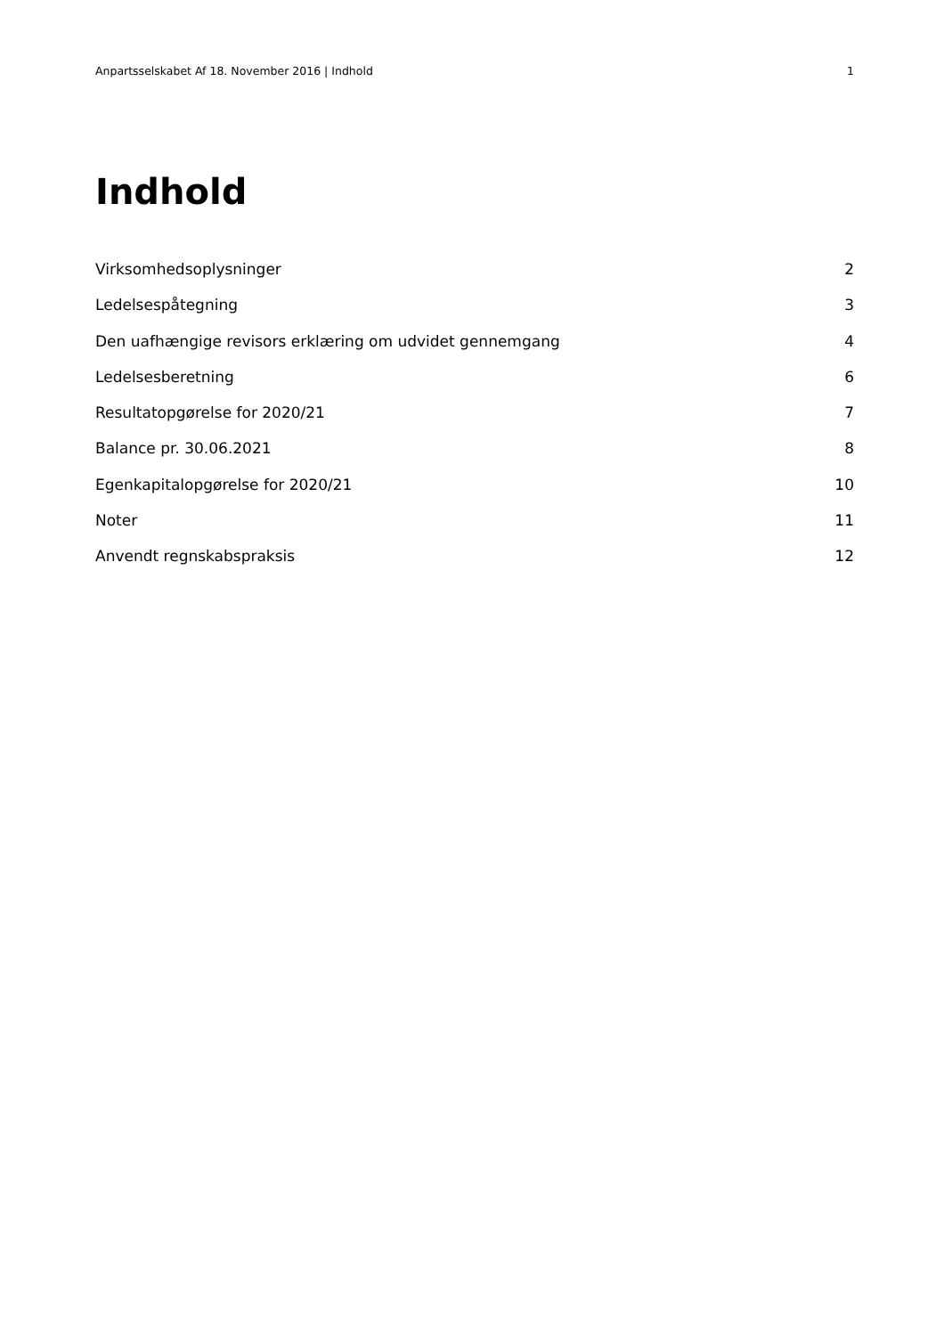Anpartsselskabet Af 18. November 2016 | Indhold 1
Indhold
Virksomhedsoplysninger 2
Ledelsespåtegning 3
Den uafhængige revisors erklæring om udvidet gennemgang 4
Ledelsesberetning 6
Resultatopgørelse for 2020/21 7
Balance pr. 30.06.2021 8
Egenkapitalopgørelse for 2020/21 10
Noter 11
Anvendt regnskabspraksis 12